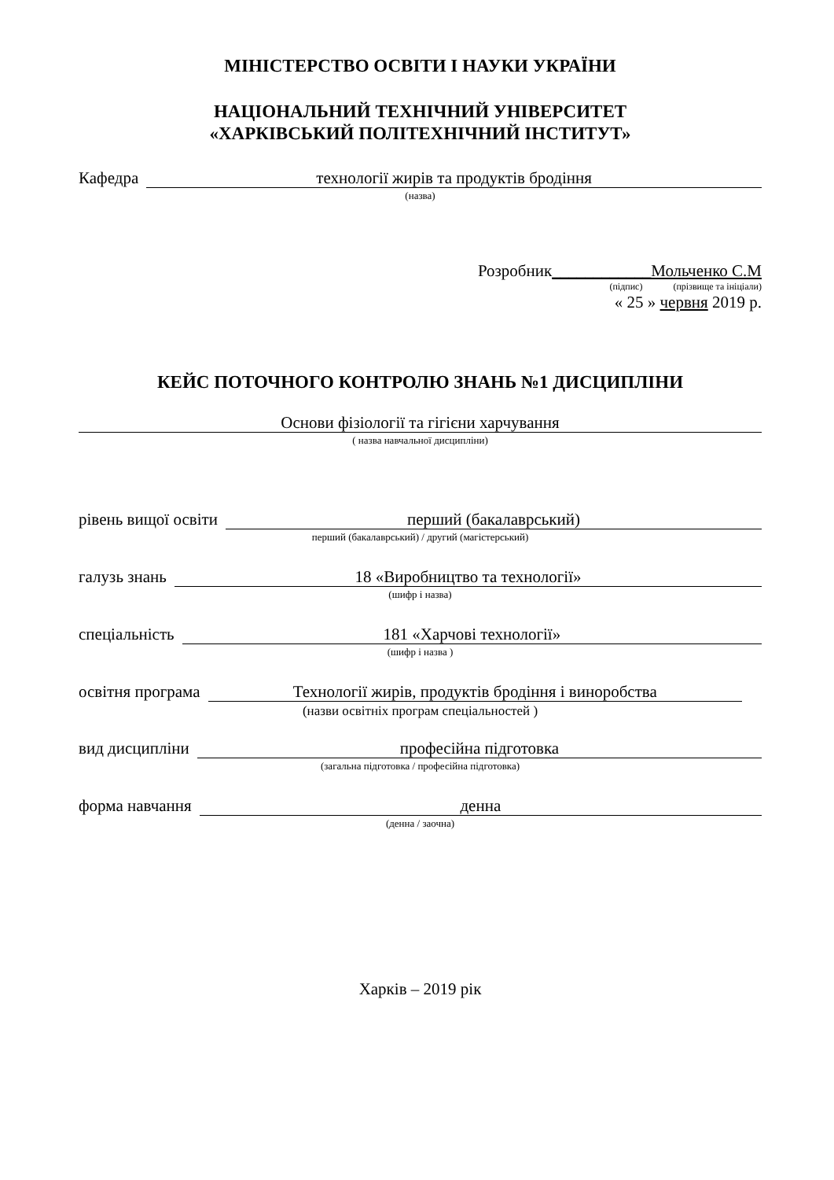МІНІСТЕРСТВО ОСВІТИ І НАУКИ УКРАЇНИ
НАЦІОНАЛЬНИЙ ТЕХНІЧНИЙ УНІВЕРСИТЕТ
«ХАРКІВСЬКИЙ ПОЛІТЕХНІЧНИЙ ІНСТИТУТ»
Кафедра технології жирів та продуктів бродіння
(назва)
Розробник____________Мольченко С.М
(підпис) (прізвище та ініціали)
« 25 » червня 2019 р.
КЕЙС ПОТОЧНОГО КОНТРОЛЮ ЗНАНЬ №1 ДИСЦИПЛІНИ
Основи фізіології та гігієни харчування
( назва навчальної дисципліни)
рівень вищої освіти перший (бакалаврський)
перший (бакалаврський) / другий (магістерський)
галузь знань 18 «Виробництво та технології»
(шифр і назва)
спеціальність 181 «Харчові технології»
(шифр і назва )
освітня програма Технології жирів, продуктів бродіння і виноробства
(назви освітніх програм спеціальностей )
вид дисципліни професійна підготовка
(загальна підготовка / професійна підготовка)
форма навчання денна
(денна / заочна)
Харків – 2019 рік